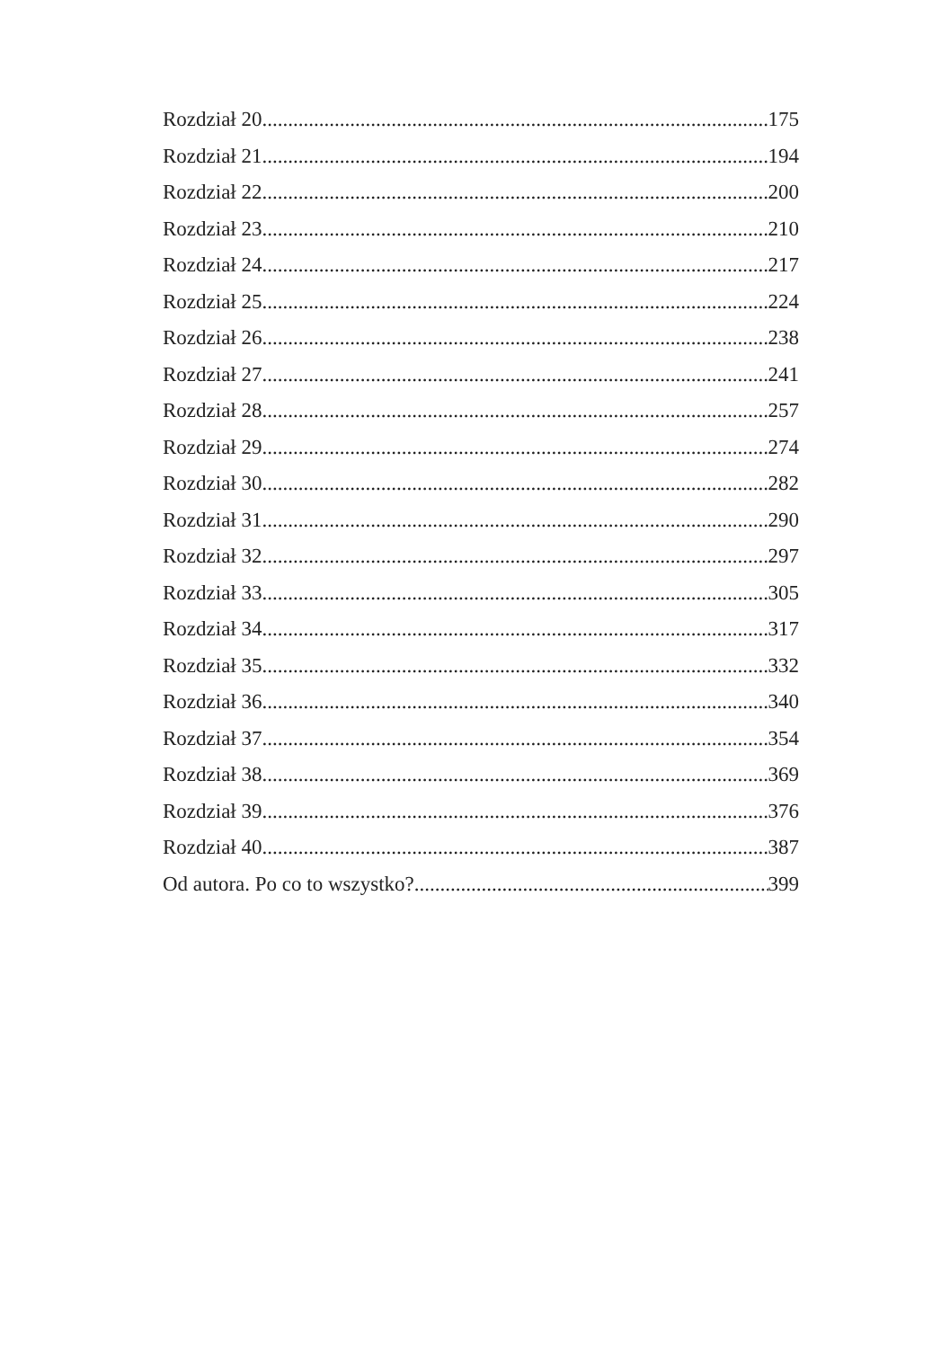Rozdział 20 175
Rozdział 21 194
Rozdział 22 200
Rozdział 23 210
Rozdział 24 217
Rozdział 25 224
Rozdział 26 238
Rozdział 27 241
Rozdział 28 257
Rozdział 29 274
Rozdział 30 282
Rozdział 31 290
Rozdział 32 297
Rozdział 33 305
Rozdział 34 317
Rozdział 35 332
Rozdział 36 340
Rozdział 37 354
Rozdział 38 369
Rozdział 39 376
Rozdział 40 387
Od autora. Po co to wszystko? 399